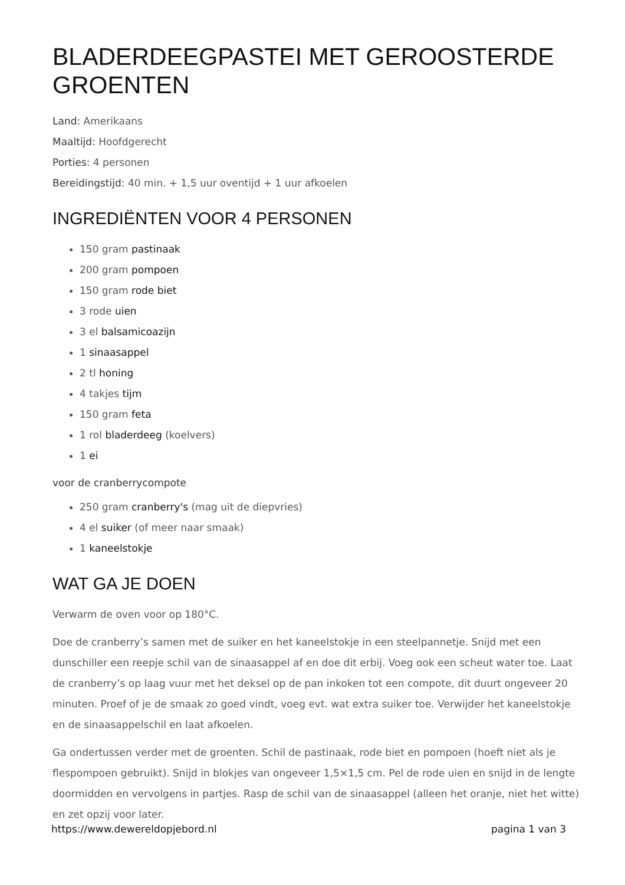BLADERDEEGPASTEI MET GEROOSTERDE GROENTEN
Land: Amerikaans
Maaltijd: Hoofdgerecht
Porties: 4 personen
Bereidingstijd: 40 min. + 1,5 uur oventijd + 1 uur afkoelen
INGREDIËNTEN VOOR 4 PERSONEN
150 gram pastinaak
200 gram pompoen
150 gram rode biet
3 rode uien
3 el balsamicoazijn
1 sinaasappel
2 tl honing
4 takjes tijm
150 gram feta
1 rol bladerdeeg (koelvers)
1 ei
voor de cranberrycompote
250 gram cranberry's (mag uit de diepvries)
4 el suiker (of meer naar smaak)
1 kaneelstokje
WAT GA JE DOEN
Verwarm de oven voor op 180°C.
Doe de cranberry’s samen met de suiker en het kaneelstokje in een steelpannetje. Snijd met een dunschiller een reepje schil van de sinaasappel af en doe dit erbij. Voeg ook een scheut water toe. Laat de cranberry’s op laag vuur met het deksel op de pan inkoken tot een compote, dit duurt ongeveer 20 minuten. Proef of je de smaak zo goed vindt, voeg evt. wat extra suiker toe. Verwijder het kaneelstokje en de sinaasappelschil en laat afkoelen.
Ga ondertussen verder met de groenten. Schil de pastinaak, rode biet en pompoen (hoeft niet als je flespompoen gebruikt). Snijd in blokjes van ongeveer 1,5×1,5 cm. Pel de rode uien en snijd in de lengte doormidden en vervolgens in partjes. Rasp de schil van de sinaasappel (alleen het oranje, niet het witte) en zet opzij voor later.
https://www.dewereldopjebord.nl pagina 1 van 3